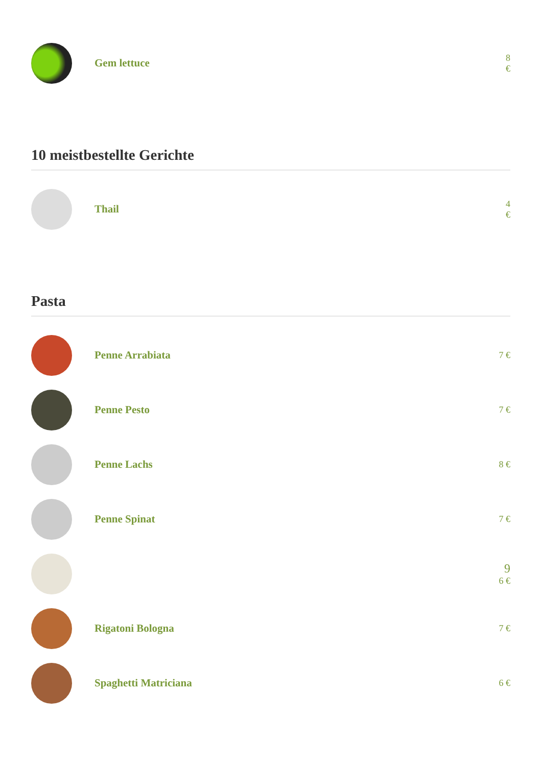Gem lettuce
8 €
10 meistbestellte Gerichte
Thail
4 €
Pasta
Penne Arrabiata
7 €
Penne Pesto
7 €
Penne Lachs
8 €
Penne Spinat
7 €
9
6 €
Rigatoni Bologna
7 €
Spaghetti Matriciana
6 €